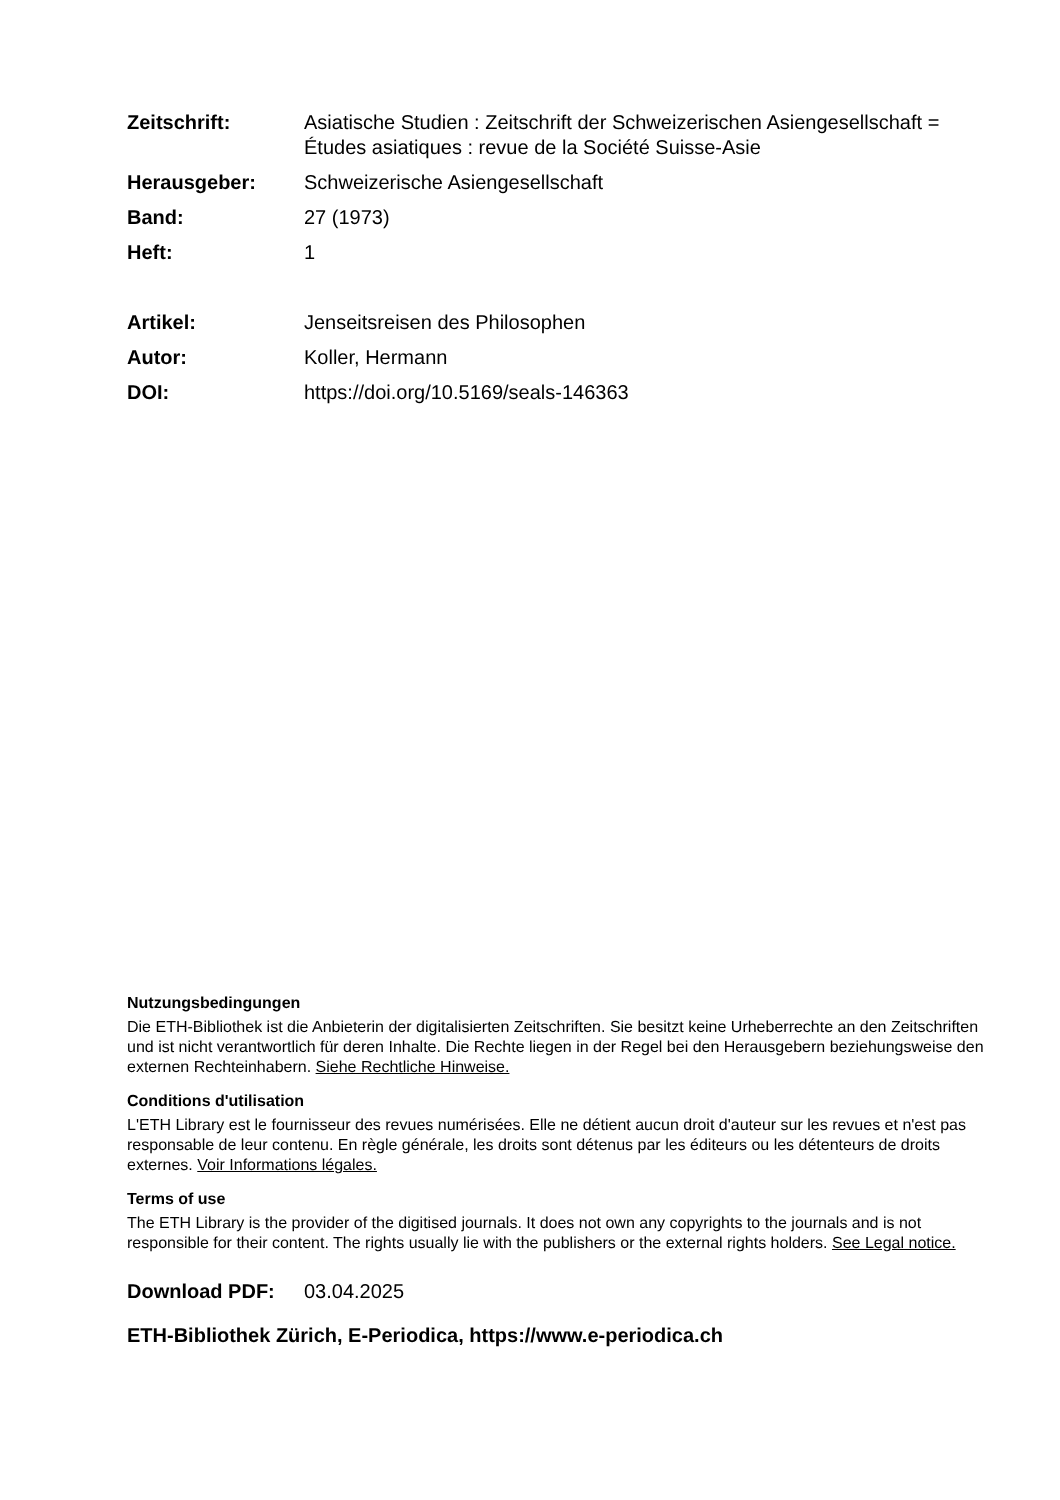Zeitschrift: Asiatische Studien : Zeitschrift der Schweizerischen Asiengesellschaft = Études asiatiques : revue de la Société Suisse-Asie
Herausgeber: Schweizerische Asiengesellschaft
Band: 27 (1973)
Heft: 1
Artikel: Jenseitsreisen des Philosophen
Autor: Koller, Hermann
DOI: https://doi.org/10.5169/seals-146363
Nutzungsbedingungen
Die ETH-Bibliothek ist die Anbieterin der digitalisierten Zeitschriften. Sie besitzt keine Urheberrechte an den Zeitschriften und ist nicht verantwortlich für deren Inhalte. Die Rechte liegen in der Regel bei den Herausgebern beziehungsweise den externen Rechteinhabern. Siehe Rechtliche Hinweise.
Conditions d'utilisation
L'ETH Library est le fournisseur des revues numérisées. Elle ne détient aucun droit d'auteur sur les revues et n'est pas responsable de leur contenu. En règle générale, les droits sont détenus par les éditeurs ou les détenteurs de droits externes. Voir Informations légales.
Terms of use
The ETH Library is the provider of the digitised journals. It does not own any copyrights to the journals and is not responsible for their content. The rights usually lie with the publishers or the external rights holders. See Legal notice.
Download PDF: 03.04.2025
ETH-Bibliothek Zürich, E-Periodica, https://www.e-periodica.ch